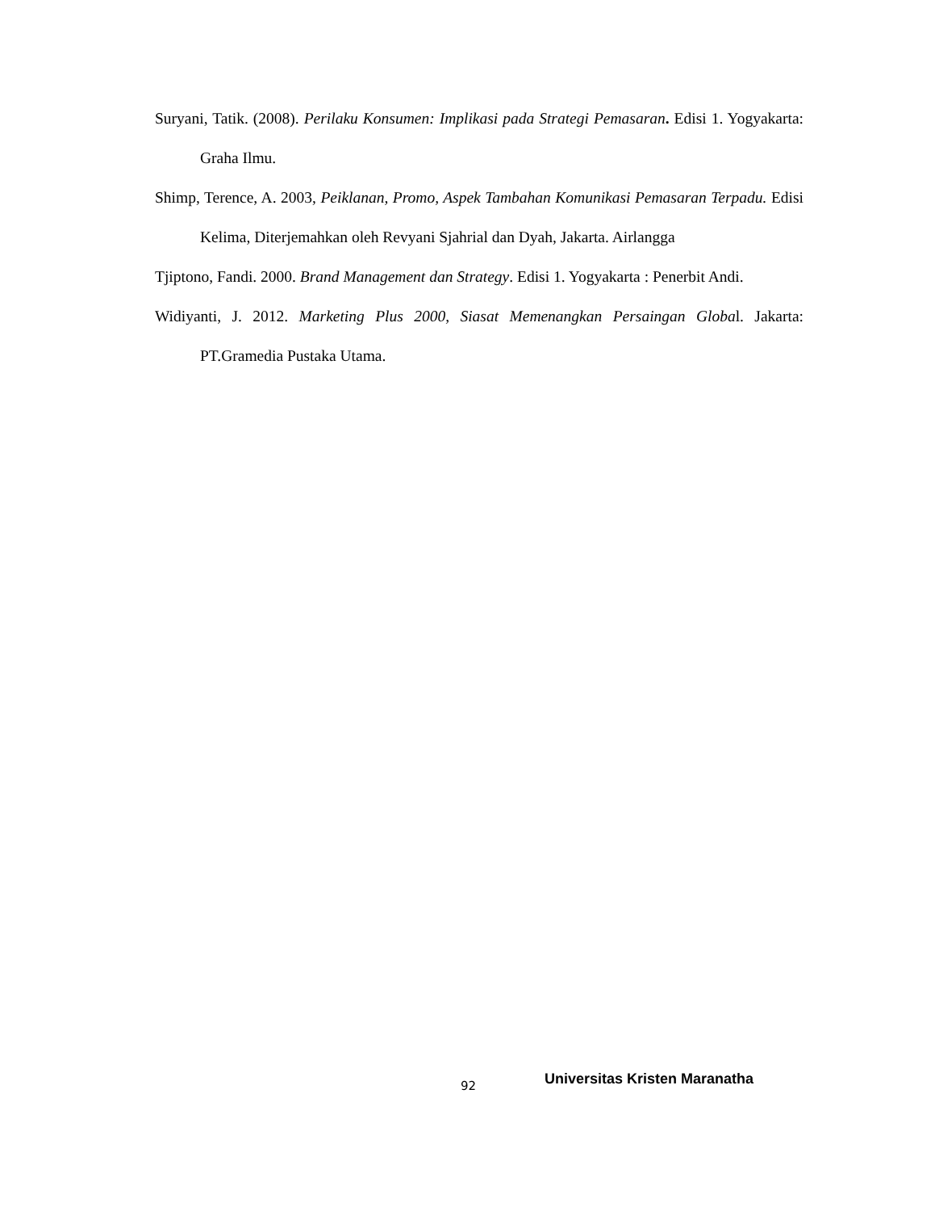Suryani, Tatik. (2008). Perilaku Konsumen: Implikasi pada Strategi Pemasaran. Edisi 1. Yogyakarta: Graha Ilmu.
Shimp, Terence, A. 2003, Peiklanan, Promo, Aspek Tambahan Komunikasi Pemasaran Terpadu. Edisi Kelima, Diterjemahkan oleh Revyani Sjahrial dan Dyah, Jakarta. Airlangga
Tjiptono, Fandi. 2000. Brand Management dan Strategy. Edisi 1. Yogyakarta : Penerbit Andi.
Widiyanti, J. 2012. Marketing Plus 2000, Siasat Memenangkan Persaingan Global. Jakarta: PT.Gramedia Pustaka Utama.
92 Universitas Kristen Maranatha